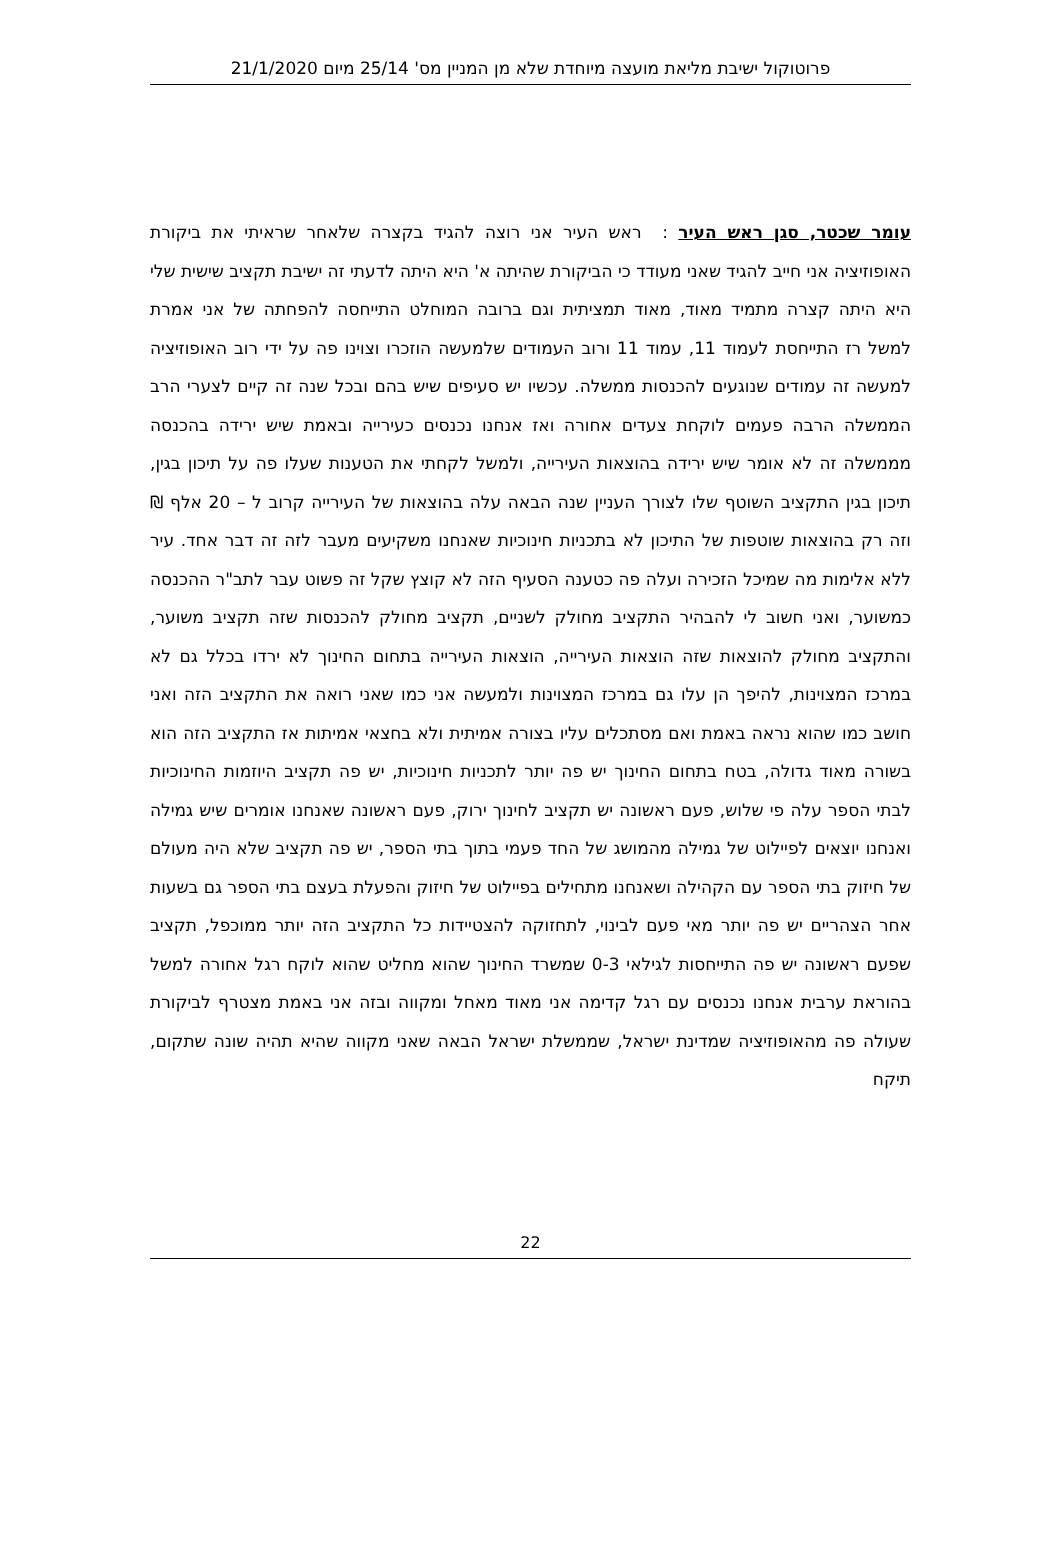פרוטוקול ישיבת מליאת מועצה מיוחדת שלא מן המניין מס' 25/14 מיום 21/1/2020
עומר שכטר, סגן ראש העיר : ראש העיר אני רוצה להגיד בקצרה שלאחר שראיתי את ביקורת האופוזיציה אני חייב להגיד שאני מעודד כי הביקורת שהיתה א' היא היתה לדעתי זה ישיבת תקציב שישית שלי היא היתה קצרה מתמיד מאוד, מאוד תמציתית וגם ברובה המוחלט התייחסה להפחתה של אני אמרת למשל רז התייחסת לעמוד 11, עמוד 11 ורוב העמודים שלמעשה הוזכרו וצוינו פה על ידי רוב האופוזיציה למעשה זה עמודים שנוגעים להכנסות ממשלה. עכשיו יש סעיפים שיש בהם ובכל שנה זה קיים לצערי הרב הממשלה הרבה פעמים לוקחת צעדים אחורה ואז אנחנו נכנסים כעירייה ובאמת שיש ירידה בהכנסה מממשלה זה לא אומר שיש ירידה בהוצאות העירייה, ולמשל לקחתי את הטענות שעלו פה על תיכון בגין, תיכון בגין התקציב השוטף שלו לצורך העניין שנה הבאה עלה בהוצאות של העירייה קרוב ל – 20 אלף ₪ וזה רק בהוצאות שוטפות של התיכון לא בתכניות חינוכיות שאנחנו משקיעים מעבר לזה זה דבר אחד. עיר ללא אלימות מה שמיכל הזכירה ועלה פה כטענה הסעיף הזה לא קוצץ שקל זה פשוט עבר לתב"ר ההכנסה כמשוער, ואני חשוב לי להבהיר התקציב מחולק לשניים, תקציב מחולק להכנסות שזה תקציב משוער, והתקציב מחולק להוצאות שזה הוצאות העירייה, הוצאות העירייה בתחום החינוך לא ירדו בכלל גם לא במרכז המצוינות, להיפך הן עלו גם במרכז המצוינות ולמעשה אני כמו שאני רואה את התקציב הזה ואני חושב כמו שהוא נראה באמת ואם מסתכלים עליו בצורה אמיתית ולא בחצאי אמיתות אז התקציב הזה הוא בשורה מאוד גדולה, בטח בתחום החינוך יש פה יותר לתכניות חינוכיות, יש פה תקציב היוזמות החינוכיות לבתי הספר עלה פי שלוש, פעם ראשונה יש תקציב לחינוך ירוק, פעם ראשונה שאנחנו אומרים שיש גמילה ואנחנו יוצאים לפיילוט של גמילה מהמושג של החד פעמי בתוך בתי הספר, יש פה תקציב שלא היה מעולם של חיזוק בתי הספר עם הקהילה ושאנחנו מתחילים בפיילוט של חיזוק והפעלת בעצם בתי הספר גם בשעות אחר הצהריים יש פה יותר מאי פעם לבינוי, לתחזוקה להצטיידות כל התקציב הזה יותר ממוכפל, תקציב שפעם ראשונה יש פה התייחסות לגילאי 0-3 שמשרד החינוך שהוא מחליט שהוא לוקח רגל אחורה למשל בהוראת ערבית אנחנו נכנסים עם רגל קדימה אני מאוד מאחל ומקווה ובזה אני באמת מצטרף לביקורת שעולה פה מהאופוזיציה שמדינת ישראל, שממשלת ישראל הבאה שאני מקווה שהיא תהיה שונה שתקום, תיקח
22